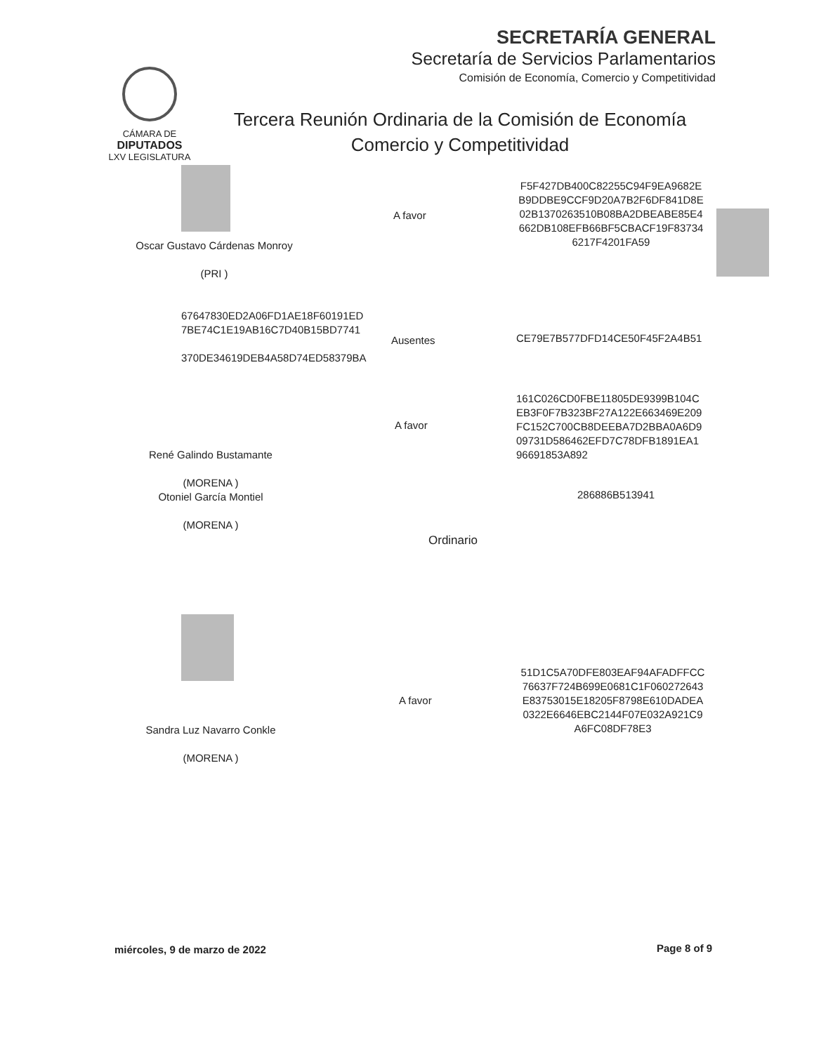SECRETARÍA GENERAL
Secretaría de Servicios Parlamentarios
Comisión de Economía, Comercio y Competitividad
CÁMARA DE
DIPUTADOS
LXV LEGISLATURA
Tercera Reunión Ordinaria de la Comisión de Economía
Comercio y Competitividad
Oscar Gustavo Cárdenas Monroy
(PRI )
A favor
F5F427DB400C82255C94F9EA9682E B9DDBE9CCF9D20A7B2F6DF841D8E 02B1370263510B08BA2DBEABE85E4 662DB108EFB66BF5CBACF19F83734 6217F4201FA59
67647830ED2A06FD1AE18F60191ED
7BE74C1E19AB16C7D40B15BD7741
370DE34619DEB4A58D74ED58379BA
Ausentes CE79E7B577DFD14CE50F45F2A4B51
161C026CD0FBE11805DE9399B104C
EB3F0F7B323BF27A122E663469E209
FC152C700CB8DEEBA7D2BBA0A6D9
09731D586462EFD7C78DFB1891EA1
96691853A892
A favor
René Galindo Bustamante
(MORENA )
Otoniel García Montiel
(MORENA )
286886B513941
Ordinario
51D1C5A70DFE803EAF94AFADFFCC 76637F724B699E0681C1F060272643 E83753015E18205F8798E610DADEA 0322E6646EBC2144F07E032A921C9 A6FC08DF78E3
A favor
Sandra Luz Navarro Conkle
(MORENA )
miércoles, 9 de marzo de 2022 Page 8 of 9